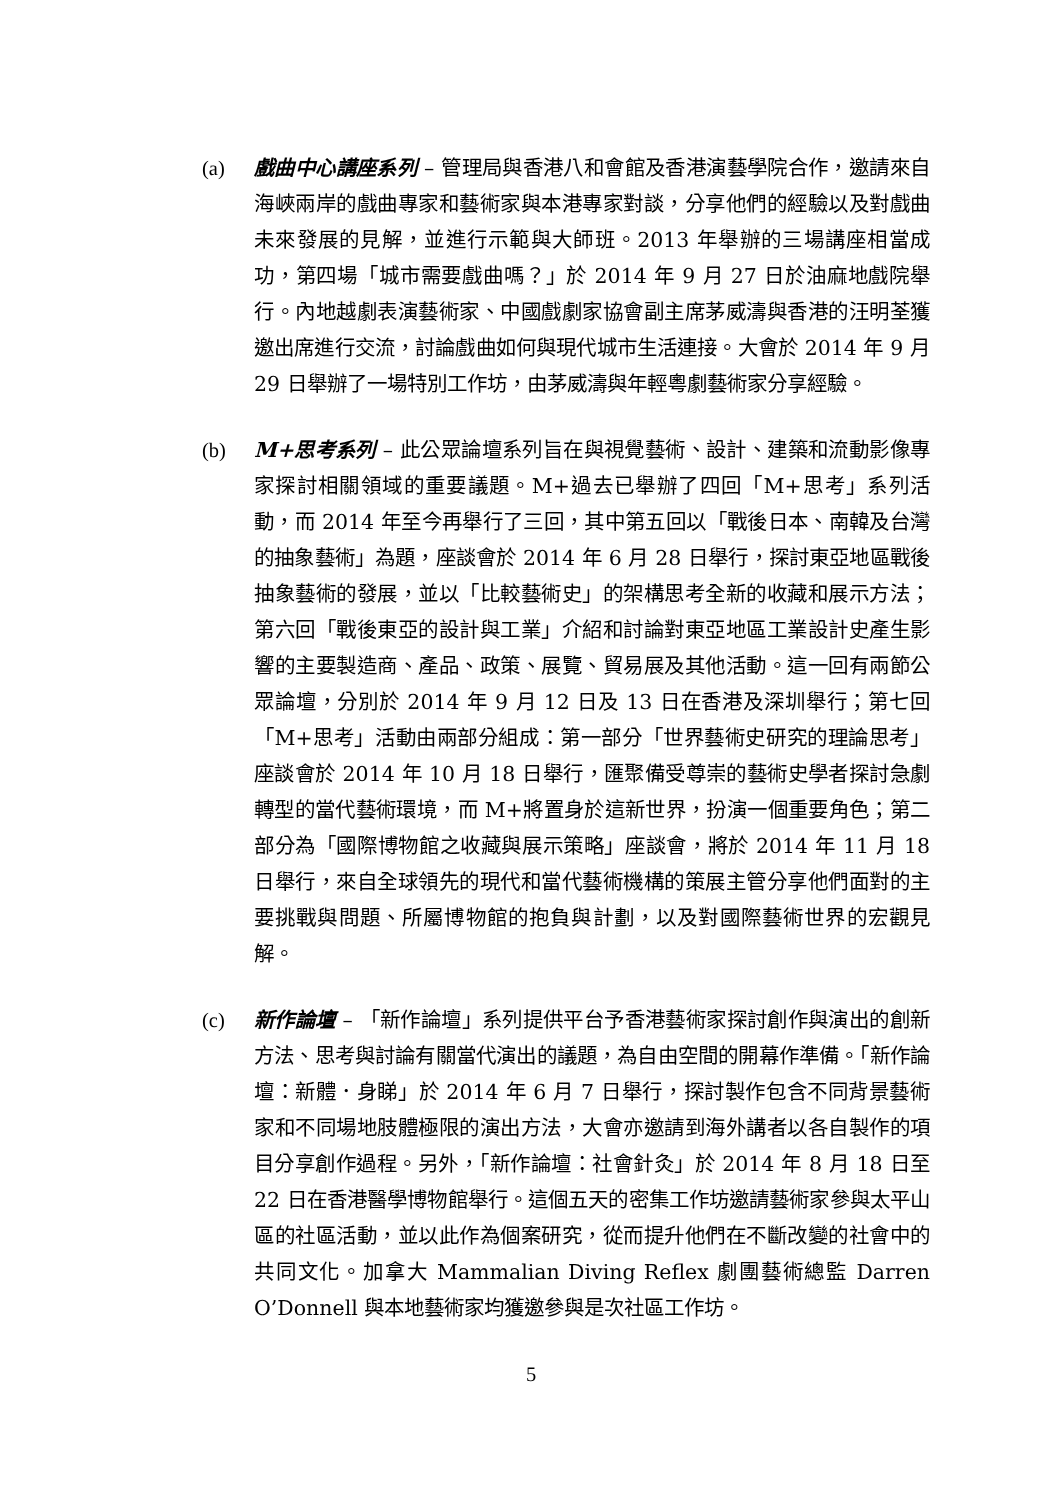(a) 戲曲中心講座系列 – 管理局與香港八和會館及香港演藝學院合作，邀請來自海峽兩岸的戲曲專家和藝術家與本港專家對談，分享他們的經驗以及對戲曲未來發展的見解，並進行示範與大師班。2013 年舉辦的三場講座相當成功，第四場「城市需要戲曲嗎？」於 2014 年 9 月 27 日於油麻地戲院舉行。內地越劇表演藝術家、中國戲劇家協會副主席茅威濤與香港的汪明荃獲邀出席進行交流，討論戲曲如何與現代城市生活連接。大會於 2014 年 9 月 29 日舉辦了一場特別工作坊，由茅威濤與年輕粵劇藝術家分享經驗。
(b) M+思考系列 – 此公眾論壇系列旨在與視覺藝術、設計、建築和流動影像專家探討相關領域的重要議題。M+過去已舉辦了四回「M+思考」系列活動，而 2014 年至今再舉行了三回，其中第五回以「戰後日本、南韓及台灣的抽象藝術」為題，座談會於 2014 年 6 月 28 日舉行，探討東亞地區戰後抽象藝術的發展，並以「比較藝術史」的架構思考全新的收藏和展示方法；第六回「戰後東亞的設計與工業」介紹和討論對東亞地區工業設計史產生影響的主要製造商、產品、政策、展覽、貿易展及其他活動。這一回有兩節公眾論壇，分別於 2014 年 9 月 12 日及 13 日在香港及深圳舉行；第七回「M+思考」活動由兩部分組成：第一部分「世界藝術史研究的理論思考」座談會於 2014 年 10 月 18 日舉行，匯聚備受尊崇的藝術史學者探討急劇轉型的當代藝術環境，而 M+將置身於這新世界，扮演一個重要角色；第二部分為「國際博物館之收藏與展示策略」座談會，將於 2014 年 11 月 18 日舉行，來自全球領先的現代和當代藝術機構的策展主管分享他們面對的主要挑戰與問題、所屬博物館的抱負與計劃，以及對國際藝術世界的宏觀見解。
(c) 新作論壇 – 「新作論壇」系列提供平台予香港藝術家探討創作與演出的創新方法、思考與討論有關當代演出的議題，為自由空間的開幕作準備。「新作論壇：新體．身睇」於 2014 年 6 月 7 日舉行，探討製作包含不同背景藝術家和不同場地肢體極限的演出方法，大會亦邀請到海外講者以各自製作的項目分享創作過程。另外，「新作論壇：社會針灸」於 2014 年 8 月 18 日至 22 日在香港醫學博物館舉行。這個五天的密集工作坊邀請藝術家參與太平山區的社區活動，並以此作為個案研究，從而提升他們在不斷改變的社會中的共同文化。加拿大 Mammalian Diving Reflex 劇團藝術總監 Darren O’Donnell 與本地藝術家均獲邀參與是次社區工作坊。
5